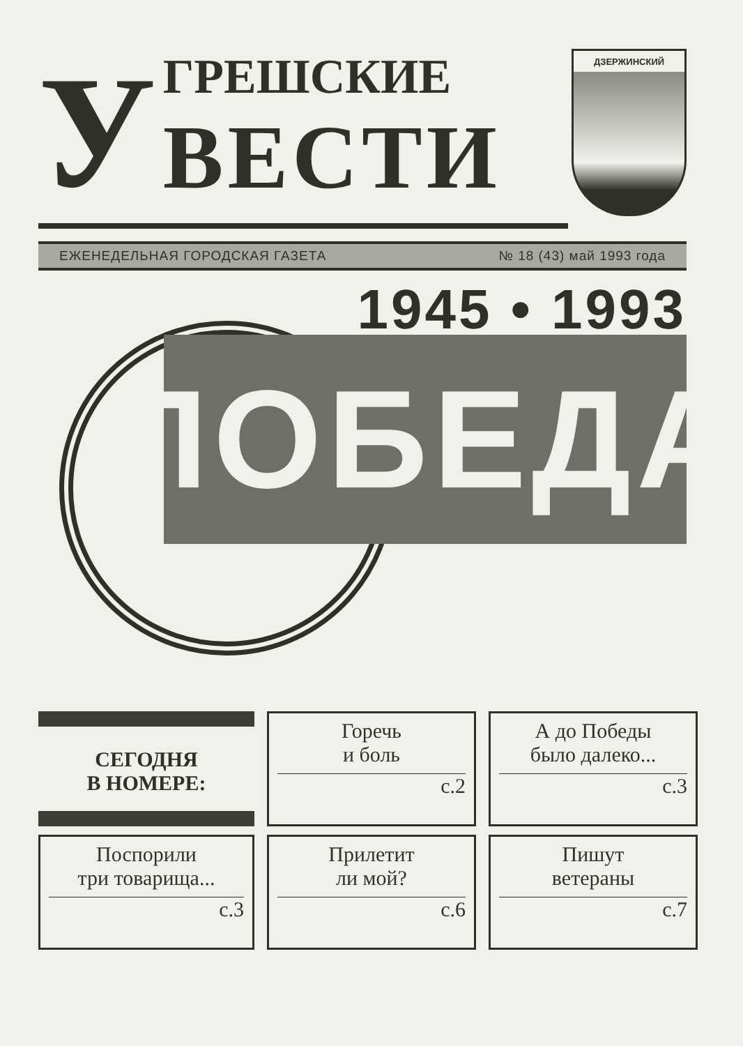У
ГРЕШСКИЕ
ВЕСТИ
ДЗЕРЖИНСКИЙ
ЕЖЕНЕДЕЛЬНАЯ ГОРОДСКАЯ ГАЗЕТА № 18 (43) май 1993 года
1945 • 1993
ПОБЕДА
СЕГОДНЯ
В НОМЕРЕ:
Горечь
и боль
с.2
А до Победы
было далеко...
с.3
Поспорили
три товарища...
с.3
Прилетит
ли мой?
с.6
Пишут
ветераны
с.7